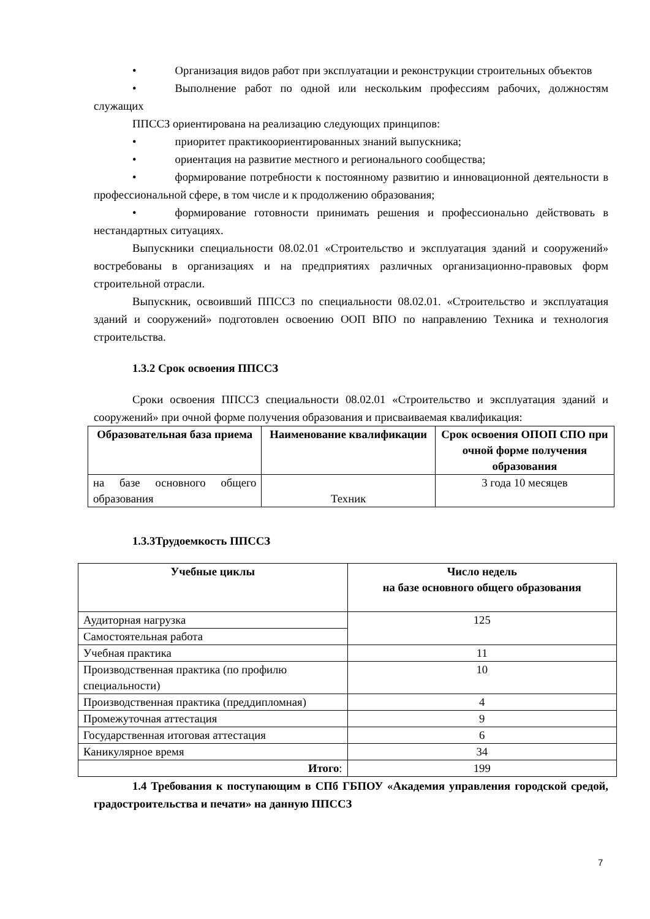• Организация видов работ при эксплуатации и реконструкции строительных объектов
• Выполнение работ по одной или нескольким профессиям рабочих, должностям служащих
ППССЗ ориентирована на реализацию следующих принципов:
• приоритет практикоориентированных знаний выпускника;
• ориентация на развитие местного и регионального сообщества;
• формирование потребности к постоянному развитию и инновационной деятельности в профессиональной сфере, в том числе и к продолжению образования;
• формирование готовности принимать решения и профессионально действовать в нестандартных ситуациях.
Выпускники специальности 08.02.01 «Строительство и эксплуатация зданий и сооружений» востребованы в организациях и на предприятиях различных организационно-правовых форм строительной отрасли.
Выпускник, освоивший ППССЗ по специальности 08.02.01. «Строительство и эксплуатация зданий и сооружений» подготовлен освоению ООП ВПО по направлению Техника и технология строительства.
1.3.2 Срок освоения ППССЗ
Сроки освоения ППССЗ специальности 08.02.01 «Строительство и эксплуатация зданий и сооружений» при очной форме получения образования и присваиваемая квалификация:
| Образовательная база приема | Наименование квалификации | Срок освоения ОПОП СПО при очной форме получения образования |
| --- | --- | --- |
| на базе основного общего образования | Техник | 3 года 10 месяцев |
1.3.3Трудоемкость ППССЗ
| Учебные циклы | Число недель на базе основного общего образования |
| --- | --- |
| Аудиторная нагрузка | 125 |
| Самостоятельная работа | |
| Учебная практика | 11 |
| Производственная практика (по профилю специальности) | 10 |
| Производственная практика (преддипломная) | 4 |
| Промежуточная аттестация | 9 |
| Государственная итоговая аттестация | 6 |
| Каникулярное время | 34 |
| Итого : | 199 |
1.4 Требования к поступающим в СПб ГБПОУ «Академия управления городской средой, градостроительства и печати» на данную ППССЗ
7